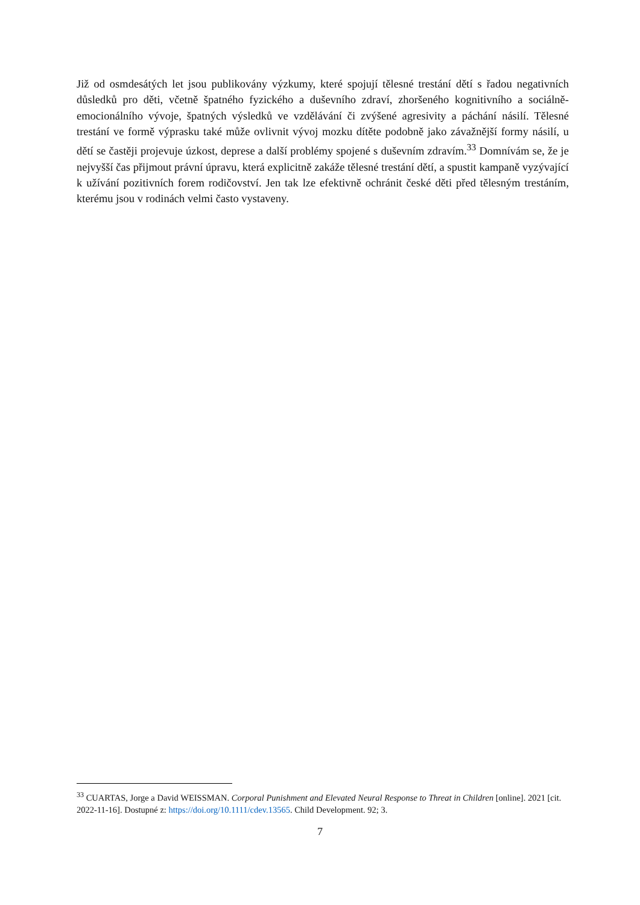Již od osmdesátých let jsou publikovány výzkumy, které spojují tělesné trestání dětí s řadou negativních důsledků pro děti, včetně špatného fyzického a duševního zdraví, zhoršeného kognitivního a sociálně-emocionálního vývoje, špatných výsledků ve vzdělávání či zvýšené agresivity a páchání násilí. Tělesné trestání ve formě výprasku také může ovlivnit vývoj mozku dítěte podobně jako závažnější formy násilí, u dětí se častěji projevuje úzkost, deprese a další problémy spojené s duševním zdravím.<sup>33</sup> Domnívám se, že je nejvyšší čas přijmout právní úpravu, která explicitně zakáže tělesné trestání dětí, a spustit kampaně vyzývající k užívání pozitivních forem rodičovství. Jen tak lze efektivně ochránit české děti před tělesným trestáním, kterému jsou v rodinách velmi často vystaveny.
<sup>33</sup> CUARTAS, Jorge a David WEISSMAN. Corporal Punishment and Elevated Neural Response to Threat in Children [online]. 2021 [cit. 2022-11-16]. Dostupné z: https://doi.org/10.1111/cdev.13565. Child Development. 92; 3.
7